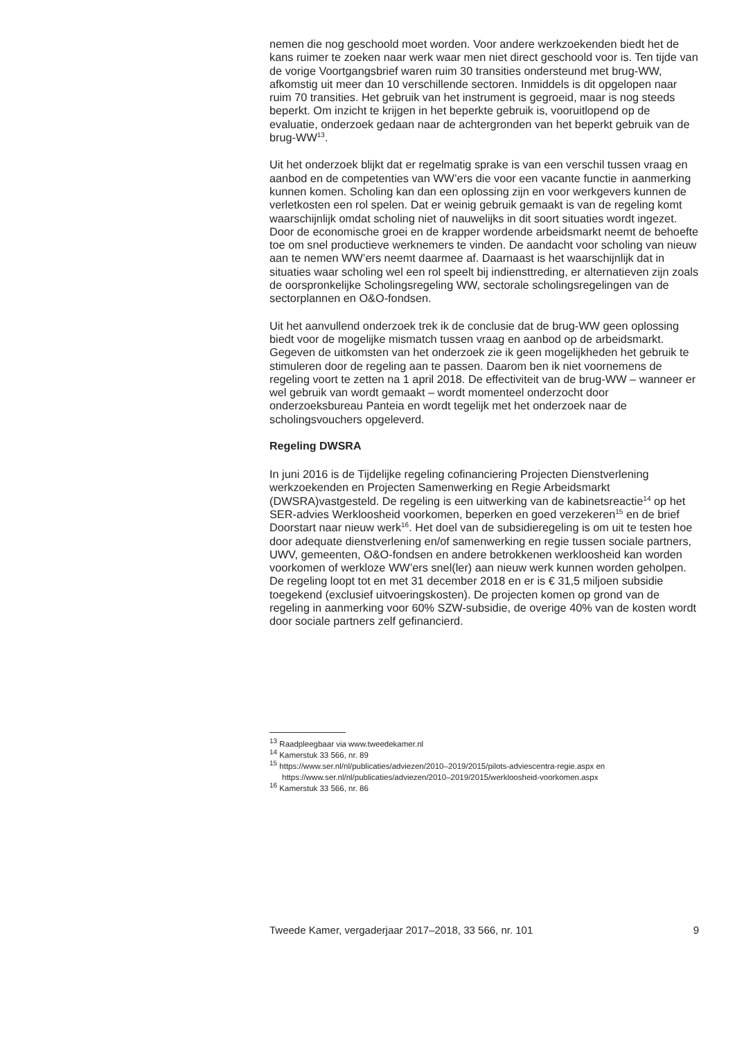nemen die nog geschoold moet worden. Voor andere werkzoekenden biedt het de kans ruimer te zoeken naar werk waar men niet direct geschoold voor is. Ten tijde van de vorige Voortgangsbrief waren ruim 30 transities ondersteund met brug-WW, afkomstig uit meer dan 10 verschillende sectoren. Inmiddels is dit opgelopen naar ruim 70 transities. Het gebruik van het instrument is gegroeid, maar is nog steeds beperkt. Om inzicht te krijgen in het beperkte gebruik is, vooruitlopend op de evaluatie, onderzoek gedaan naar de achtergronden van het beperkt gebruik van de brug-WW<sup>13</sup>.
Uit het onderzoek blijkt dat er regelmatig sprake is van een verschil tussen vraag en aanbod en de competenties van WW’ers die voor een vacante functie in aanmerking kunnen komen. Scholing kan dan een oplossing zijn en voor werkgevers kunnen de verletkosten een rol spelen. Dat er weinig gebruik gemaakt is van de regeling komt waarschijnlijk omdat scholing niet of nauwelijks in dit soort situaties wordt ingezet. Door de economische groei en de krapper wordende arbeidsmarkt neemt de behoefte toe om snel productieve werknemers te vinden. De aandacht voor scholing van nieuw aan te nemen WW’ers neemt daarmee af. Daarnaast is het waarschijnlijk dat in situaties waar scholing wel een rol speelt bij indiensttreding, er alternatieven zijn zoals de oorspronkelijke Scholingsregeling WW, sectorale scholingsregelingen van de sectorplannen en O&O-fondsen.
Uit het aanvullend onderzoek trek ik de conclusie dat de brug-WW geen oplossing biedt voor de mogelijke mismatch tussen vraag en aanbod op de arbeidsmarkt. Gegeven de uitkomsten van het onderzoek zie ik geen mogelijkheden het gebruik te stimuleren door de regeling aan te passen. Daarom ben ik niet voornemens de regeling voort te zetten na 1 april 2018. De effectiviteit van de brug-WW – wanneer er wel gebruik van wordt gemaakt – wordt momenteel onderzocht door onderzoeksbureau Panteia en wordt tegelijk met het onderzoek naar de scholingsvouchers opgeleverd.
Regeling DWSRA
In juni 2016 is de Tijdelijke regeling cofinanciering Projecten Dienstverlening werkzoekenden en Projecten Samenwerking en Regie Arbeidsmarkt (DWSRA)vastgesteld. De regeling is een uitwerking van de kabinetsreactie<sup>14</sup> op het SER-advies Werkloosheid voorkomen, beperken en goed verzekeren<sup>15</sup> en de brief Doorstart naar nieuw werk<sup>16</sup>. Het doel van de subsidieregeling is om uit te testen hoe door adequate dienstverlening en/of samenwerking en regie tussen sociale partners, UWV, gemeenten, O&O-fondsen en andere betrokkenen werkloosheid kan worden voorkomen of werkloze WW’ers snel(ler) aan nieuw werk kunnen worden geholpen. De regeling loopt tot en met 31 december 2018 en er is € 31,5 miljoen subsidie toegekend (exclusief uitvoeringskosten). De projecten komen op grond van de regeling in aanmerking voor 60% SZW-subsidie, de overige 40% van de kosten wordt door sociale partners zelf gefinancierd.
<sup>13</sup> Raadpleegbaar via www.tweedekamer.nl
<sup>14</sup> Kamerstuk 33 566, nr. 89
<sup>15</sup> https://www.ser.nl/nl/publicaties/adviezen/2010–2019/2015/pilots-adviescentra-regie.aspx en https://www.ser.nl/nl/publicaties/adviezen/2010–2019/2015/werkloosheid-voorkomen.aspx
<sup>16</sup> Kamerstuk 33 566, nr. 86
Tweede Kamer, vergaderjaar 2017–2018, 33 566, nr. 101 9